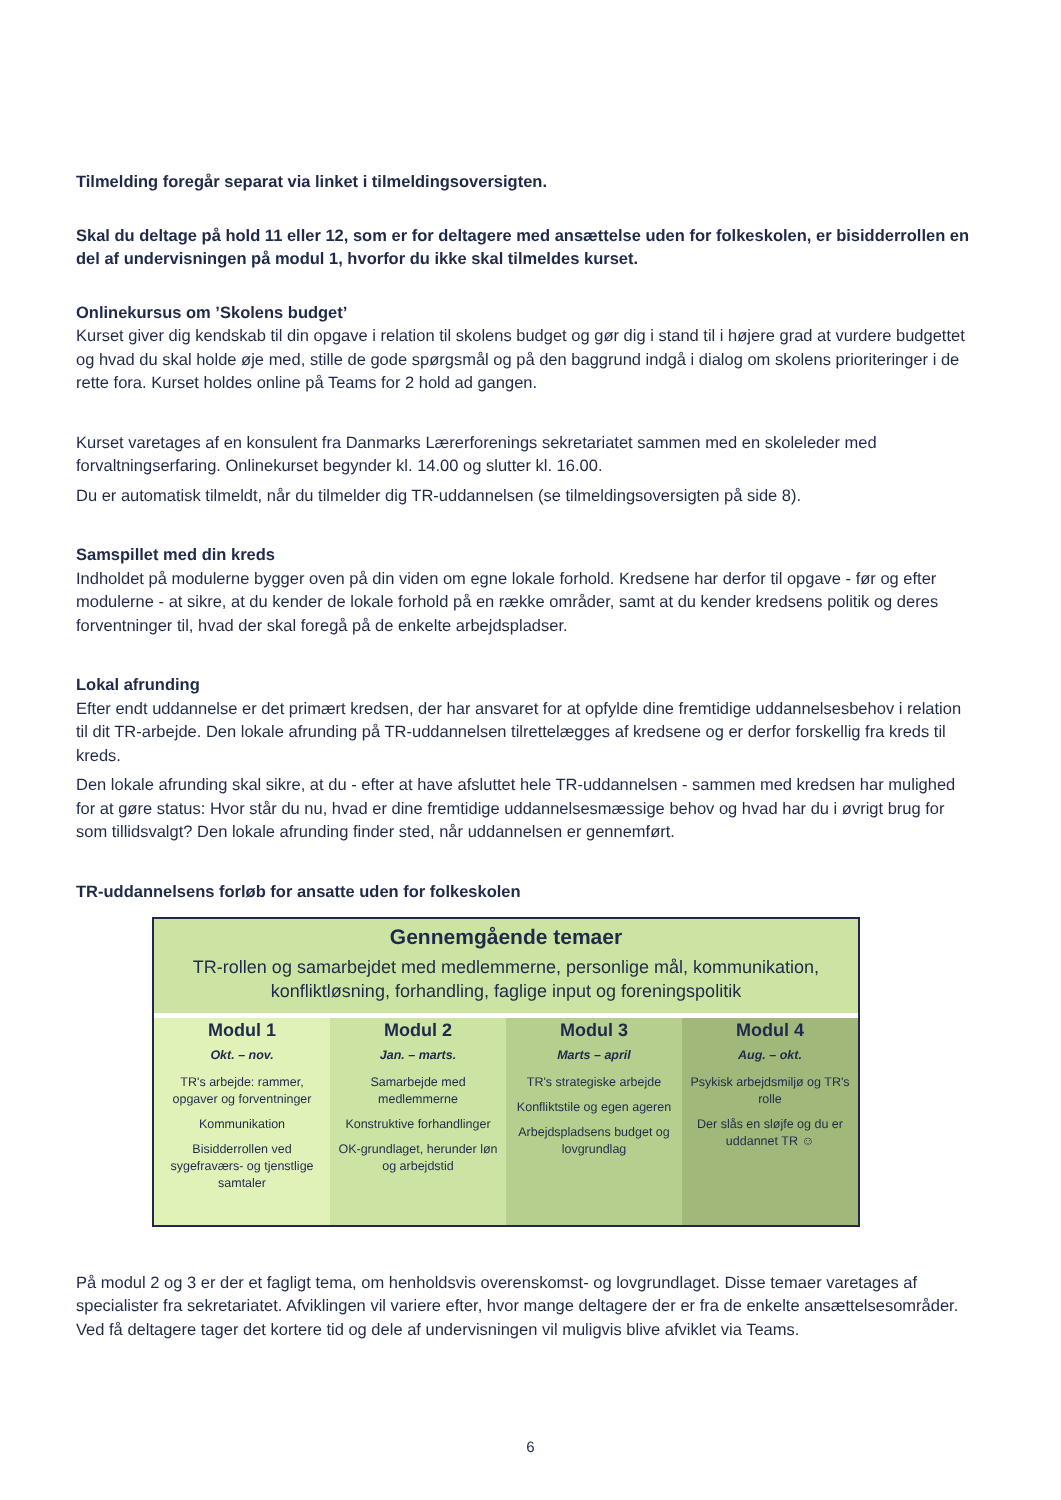Tilmelding foregår separat via linket i tilmeldingsoversigten.
Skal du deltage på hold 11 eller 12, som er for deltagere med ansættelse uden for folkeskolen, er bisidderrollen en del af undervisningen på modul 1, hvorfor du ikke skal tilmeldes kurset.
Onlinekursus om ’Skolens budget’
Kurset giver dig kendskab til din opgave i relation til skolens budget og gør dig i stand til i højere grad at vurdere budgettet og hvad du skal holde øje med, stille de gode spørgsmål og på den baggrund indgå i dialog om skolens prioriteringer i de rette fora. Kurset holdes online på Teams for 2 hold ad gangen.
Kurset varetages af en konsulent fra Danmarks Lærerforenings sekretariatet sammen med en skoleleder med forvaltningserfaring. Onlinekurset begynder kl. 14.00 og slutter kl. 16.00.
Du er automatisk tilmeldt, når du tilmelder dig TR-uddannelsen (se tilmeldingsoversigten på side 8).
Samspillet med din kreds
Indholdet på modulerne bygger oven på din viden om egne lokale forhold. Kredsene har derfor til opgave - før og efter modulerne - at sikre, at du kender de lokale forhold på en række områder, samt at du kender kredsens politik og deres forventninger til, hvad der skal foregå på de enkelte arbejdspladser.
Lokal afrunding
Efter endt uddannelse er det primært kredsen, der har ansvaret for at opfylde dine fremtidige uddannelsesbehov i relation til dit TR-arbejde. Den lokale afrunding på TR-uddannelsen tilrettelægges af kredsene og er derfor forskellig fra kreds til kreds.
Den lokale afrunding skal sikre, at du - efter at have afsluttet hele TR-uddannelsen - sammen med kredsen har mulighed for at gøre status: Hvor står du nu, hvad er dine fremtidige uddannelsesmæssige behov og hvad har du i øvrigt brug for som tillidsvalgt? Den lokale afrunding finder sted, når uddannelsen er gennemført.
TR-uddannelsens forløb for ansatte uden for folkeskolen
Gennemgående temaer
TR-rollen og samarbejdet med medlemmerne, personlige mål, kommunikation, konfliktløsning, forhandling, faglige input og foreningspolitik
Modul 1
Okt. – nov.
TR's arbejde: rammer, opgaver og forventninger
Kommunikation
Bisidderrollen ved sygefraværs- og tjenstlige samtaler
Modul 2
Jan. – marts.
Samarbejde med medlemmerne
Konstruktive forhandlinger
OK-grundlaget, herunder løn og arbejdstid
Modul 3
Marts – april
TR's strategiske arbejde
Konfliktstile og egen ageren
Arbejdspladsens budget og lovgrundlag
Modul 4
Aug. – okt.
Psykisk arbejdsmiljø og TR's rolle
Der slås en sløjfe og du er uddannet TR ☺
På modul 2 og 3 er der et fagligt tema, om henholdsvis overenskomst- og lovgrundlaget. Disse temaer varetages af specialister fra sekretariatet. Afviklingen vil variere efter, hvor mange deltagere der er fra de enkelte ansættelsesområder. Ved få deltagere tager det kortere tid og dele af undervisningen vil muligvis blive afviklet via Teams.
6